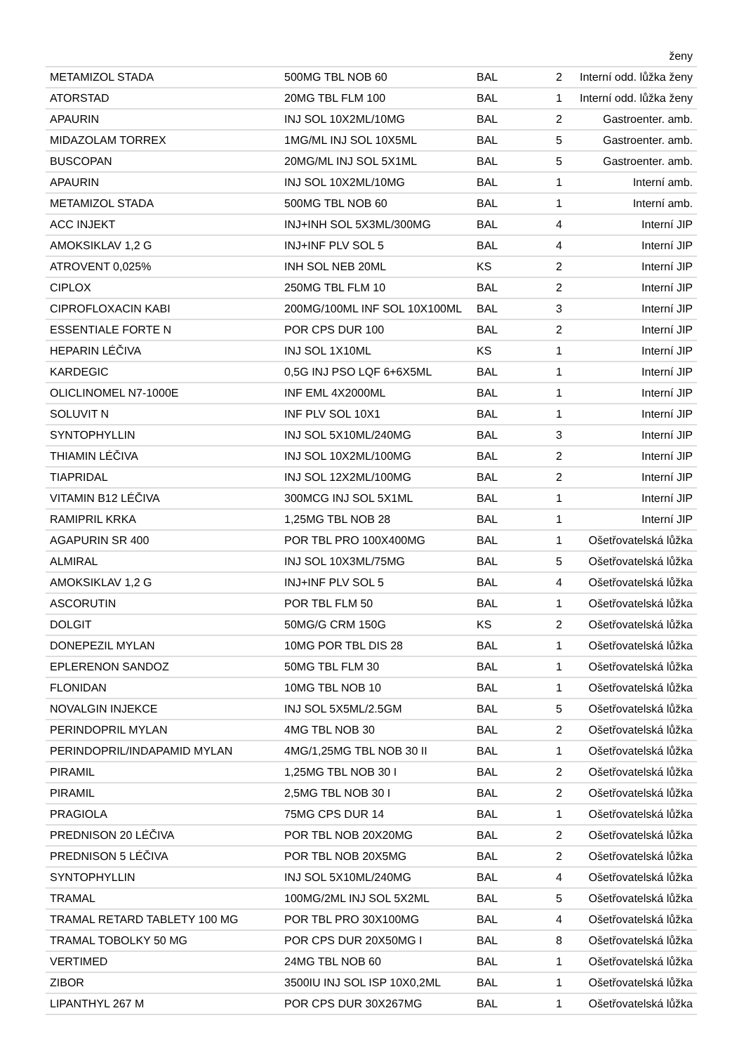| | | | | ženy |
| METAMIZOL STADA | 500MG TBL NOB 60 | BAL | 2 | Interní odd. lůžka ženy |
| ATORSTAD | 20MG TBL FLM 100 | BAL | 1 | Interní odd. lůžka ženy |
| APAURIN | INJ SOL 10X2ML/10MG | BAL | 2 | Gastroenter. amb. |
| MIDAZOLAM TORREX | 1MG/ML INJ SOL 10X5ML | BAL | 5 | Gastroenter. amb. |
| BUSCOPAN | 20MG/ML INJ SOL 5X1ML | BAL | 5 | Gastroenter. amb. |
| APAURIN | INJ SOL 10X2ML/10MG | BAL | 1 | Interní amb. |
| METAMIZOL STADA | 500MG TBL NOB 60 | BAL | 1 | Interní amb. |
| ACC INJEKT | INJ+INH SOL 5X3ML/300MG | BAL | 4 | Interní JIP |
| AMOKSIKLAV 1,2 G | INJ+INF PLV SOL 5 | BAL | 4 | Interní JIP |
| ATROVENT 0,025% | INH SOL NEB 20ML | KS | 2 | Interní JIP |
| CIPLOX | 250MG TBL FLM 10 | BAL | 2 | Interní JIP |
| CIPROFLOXACIN KABI | 200MG/100ML INF SOL 10X100ML | BAL | 3 | Interní JIP |
| ESSENTIALE FORTE N | POR CPS DUR 100 | BAL | 2 | Interní JIP |
| HEPARIN LÉČIVA | INJ SOL 1X10ML | KS | 1 | Interní JIP |
| KARDEGIC | 0,5G INJ PSO LQF 6+6X5ML | BAL | 1 | Interní JIP |
| OLICLINOMEL N7-1000E | INF EML 4X2000ML | BAL | 1 | Interní JIP |
| SOLUVIT N | INF PLV SOL 10X1 | BAL | 1 | Interní JIP |
| SYNTOPHYLLIN | INJ SOL 5X10ML/240MG | BAL | 3 | Interní JIP |
| THIAMIN LÉČIVA | INJ SOL 10X2ML/100MG | BAL | 2 | Interní JIP |
| TIAPRIDAL | INJ SOL 12X2ML/100MG | BAL | 2 | Interní JIP |
| VITAMIN B12 LÉČIVA | 300MCG INJ SOL 5X1ML | BAL | 1 | Interní JIP |
| RAMIPRIL KRKA | 1,25MG TBL NOB 28 | BAL | 1 | Interní JIP |
| AGAPURIN SR 400 | POR TBL PRO 100X400MG | BAL | 1 | Ošetřovatelská lůžka |
| ALMIRAL | INJ SOL 10X3ML/75MG | BAL | 5 | Ošetřovatelská lůžka |
| AMOKSIKLAV 1,2 G | INJ+INF PLV SOL 5 | BAL | 4 | Ošetřovatelská lůžka |
| ASCORUTIN | POR TBL FLM 50 | BAL | 1 | Ošetřovatelská lůžka |
| DOLGIT | 50MG/G CRM 150G | KS | 2 | Ošetřovatelská lůžka |
| DONEPEZIL MYLAN | 10MG POR TBL DIS 28 | BAL | 1 | Ošetřovatelská lůžka |
| EPLERENON SANDOZ | 50MG TBL FLM 30 | BAL | 1 | Ošetřovatelská lůžka |
| FLONIDAN | 10MG TBL NOB 10 | BAL | 1 | Ošetřovatelská lůžka |
| NOVALGIN INJEKCE | INJ SOL 5X5ML/2.5GM | BAL | 5 | Ošetřovatelská lůžka |
| PERINDOPRIL MYLAN | 4MG TBL NOB 30 | BAL | 2 | Ošetřovatelská lůžka |
| PERINDOPRIL/INDAPAMID MYLAN | 4MG/1,25MG TBL NOB 30 II | BAL | 1 | Ošetřovatelská lůžka |
| PIRAMIL | 1,25MG TBL NOB 30 I | BAL | 2 | Ošetřovatelská lůžka |
| PIRAMIL | 2,5MG TBL NOB 30 I | BAL | 2 | Ošetřovatelská lůžka |
| PRAGIOLA | 75MG CPS DUR 14 | BAL | 1 | Ošetřovatelská lůžka |
| PREDNISON 20 LÉČIVA | POR TBL NOB 20X20MG | BAL | 2 | Ošetřovatelská lůžka |
| PREDNISON 5 LÉČIVA | POR TBL NOB 20X5MG | BAL | 2 | Ošetřovatelská lůžka |
| SYNTOPHYLLIN | INJ SOL 5X10ML/240MG | BAL | 4 | Ošetřovatelská lůžka |
| TRAMAL | 100MG/2ML INJ SOL 5X2ML | BAL | 5 | Ošetřovatelská lůžka |
| TRAMAL RETARD TABLETY 100 MG | POR TBL PRO 30X100MG | BAL | 4 | Ošetřovatelská lůžka |
| TRAMAL TOBOLKY 50 MG | POR CPS DUR 20X50MG I | BAL | 8 | Ošetřovatelská lůžka |
| VERTIMED | 24MG TBL NOB 60 | BAL | 1 | Ošetřovatelská lůžka |
| ZIBOR | 3500IU INJ SOL ISP 10X0,2ML | BAL | 1 | Ošetřovatelská lůžka |
| LIPANTHYL 267 M | POR CPS DUR 30X267MG | BAL | 1 | Ošetřovatelská lůžka |